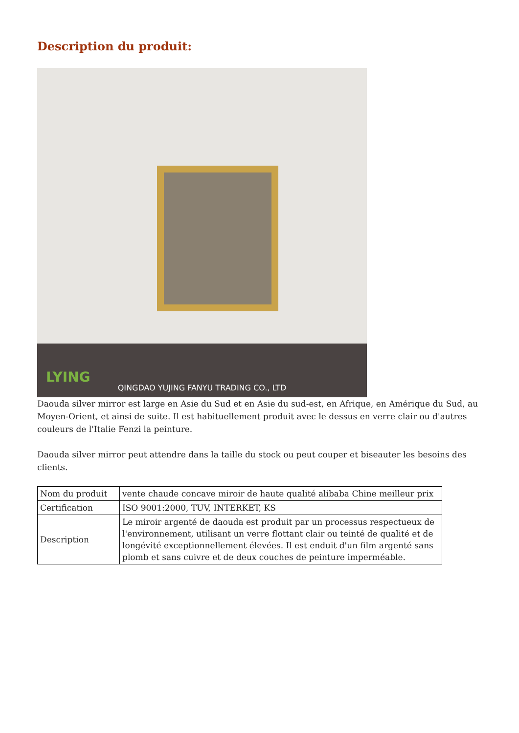Description du produit:
LYING
QINGDAO YUJING FANYU TRADING CO., LTD
Daouda silver mirror est large en Asie du Sud et en Asie du sud-est, en Afrique, en Amérique du Sud, au Moyen-Orient, et ainsi de suite. Il est habituellement produit avec le dessus en verre clair ou d'autres couleurs de l'Italie Fenzi la peinture.
Daouda silver mirror peut attendre dans la taille du stock ou peut couper et biseauter les besoins des clients.
| Nom du produit | vente chaude concave miroir de haute qualité alibaba Chine meilleur prix |
| Certification | ISO 9001:2000, TUV, INTERKET, KS |
| Description | Le miroir argenté de daouda est produit par un processus respectueux de l'environnement, utilisant un verre flottant clair ou teinté de qualité et de longévité exceptionnellement élevées. Il est enduit d'un film argenté sans plomb et sans cuivre et de deux couches de peinture imperméable. |